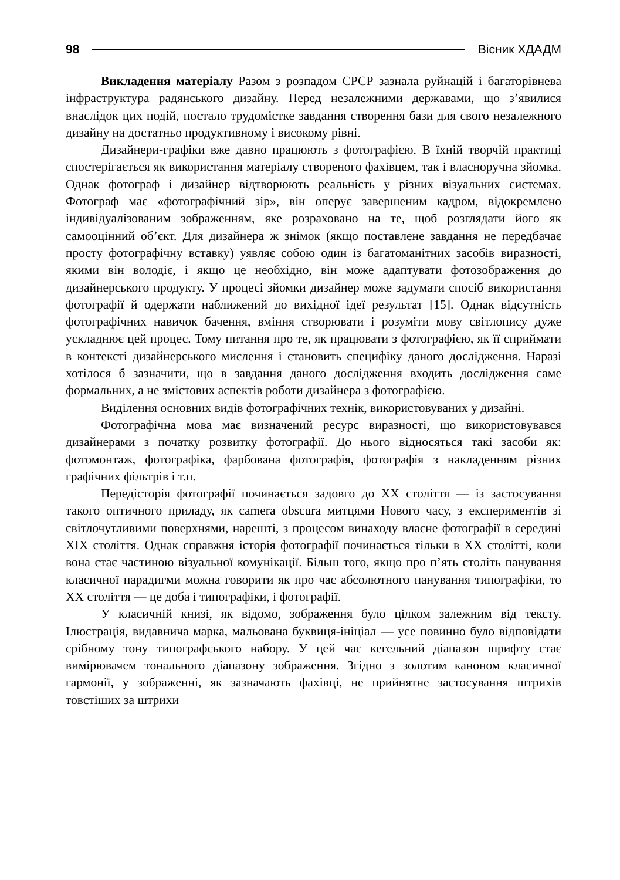98 Вісник ХДАДМ
Викладення матеріалу Разом з розпадом СРСР зазнала руйнацій і багаторівнева інфраструктура радянського дизайну. Перед незалежними державами, що з’явилися внаслідок цих подій, постало трудомістке завдання створення бази для свого незалежного дизайну на достатньо продуктивному і високому рівні.
Дизайнери-графіки вже давно працюють з фотографією. В їхній творчій практиці спостерігається як використання матеріалу створеного фахівцем, так і власноручна зйомка. Однак фотограф і дизайнер відтворюють реальність у різних візуальних системах. Фотограф має «фотографічний зір», він оперує завершеним кадром, відокремлено індивідуалізованим зображенням, яке розраховано на те, щоб розглядати його як самооцінний об’єкт. Для дизайнера ж знімок (якщо поставлене завдання не передбачає просту фотографічну вставку) уявляє собою один із багатоманітних засобів виразності, якими він володіє, і якщо це необхідно, він може адаптувати фотозображення до дизайнерського продукту. У процесі зйомки дизайнер може задумати спосіб використання фотографії й одержати наближений до вихідної ідеї результат [15]. Однак відсутність фотографічних навичок бачення, вміння створювати і розуміти мову світлопису дуже ускладнює цей процес. Тому питання про те, як працювати з фотографією, як її сприймати в контексті дизайнерського мислення і становить специфіку даного дослідження. Наразі хотілося б зазначити, що в завдання даного дослідження входить дослідження саме формальних, а не змістових аспектів роботи дизайнера з фотографією.
Виділення основних видів фотографічних технік, використовуваних у дизайні.
Фотографічна мова має визначений ресурс виразності, що використовувався дизайнерами з початку розвитку фотографії. До нього відносяться такі засоби як: фотомонтаж, фотографіка, фарбована фотографія, фотографія з накладенням різних графічних фільтрів і т.п.
Передісторія фотографії починається задовго до XX століття — із застосування такого оптичного приладу, як camera obscura митцями Нового часу, з експериментів зі світлочутливими поверхнями, нарешті, з процесом винаходу власне фотографії в середині XIX століття. Однак справжня історія фотографії починається тільки в XX столітті, коли вона стає частиною візуальної комунікації. Більш того, якщо про п’ять століть панування класичної парадигми можна говорити як про час абсолютного панування типографіки, то XX століття — це доба і типографіки, і фотографії.
У класичній книзі, як відомо, зображення було цілком залежним від тексту. Ілюстрація, видавнича марка, мальована буквиця-ініціал — усе повинно було відповідати срібному тону типографського набору. У цей час кегельний діапазон шрифту стає вимірювачем тонального діапазону зображення. Згідно з золотим каноном класичної гармонії, у зображенні, як зазначають фахівці, не прийнятне застосування штрихів товстіших за штрихи